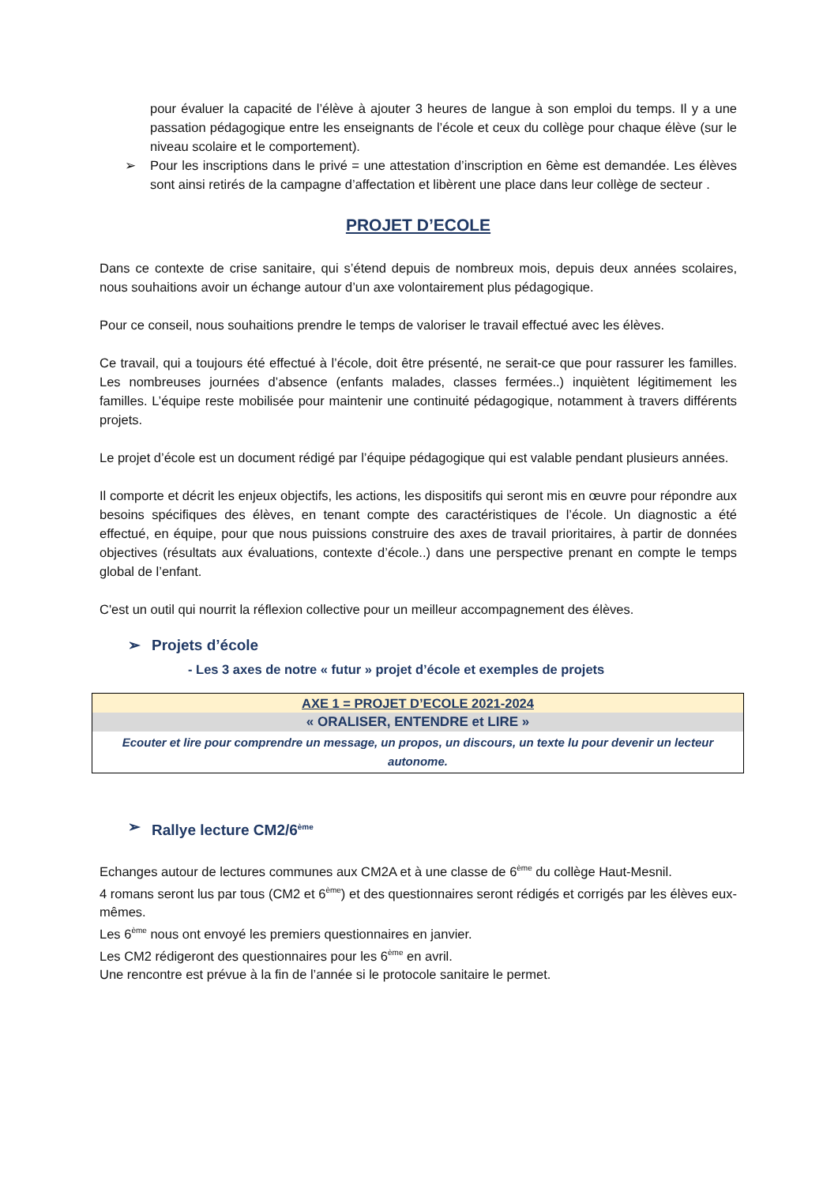pour évaluer la capacité de l’élève à ajouter 3 heures de langue à son emploi du temps. Il y a une passation pédagogique entre les enseignants de l’école et ceux du collège pour chaque élève (sur le niveau scolaire et le comportement).
➢ Pour les inscriptions dans le privé = une attestation d’inscription en 6ème est demandée. Les élèves sont ainsi retirés de la campagne d’affectation et libèrent une place dans leur collège de secteur .
PROJET D’ECOLE
Dans ce contexte de crise sanitaire, qui s’étend depuis de nombreux mois, depuis deux années scolaires, nous souhaitions avoir un échange autour d’un axe volontairement plus pédagogique.
Pour ce conseil, nous souhaitions prendre le temps de valoriser le travail effectué avec les élèves.
Ce travail, qui a toujours été effectué à l’école, doit être présenté, ne serait-ce que pour rassurer les familles. Les nombreuses journées d’absence (enfants malades, classes fermées..) inquiètent légitimement les familles. L’équipe reste mobilisée pour maintenir une continuité pédagogique, notamment à travers différents projets.
Le projet d’école est un document rédigé par l’équipe pédagogique qui est valable pendant plusieurs années.
Il comporte et décrit les enjeux objectifs, les actions, les dispositifs qui seront mis en œuvre pour répondre aux besoins spécifiques des élèves, en tenant compte des caractéristiques de l’école. Un diagnostic a été effectué, en équipe, pour que nous puissions construire des axes de travail prioritaires, à partir de données objectives (résultats aux évaluations, contexte d’école..) dans une perspective prenant en compte le temps global de l’enfant.
C'est un outil qui nourrit la réflexion collective pour un meilleur accompagnement des élèves.
➢ Projets d’école
- Les 3 axes de notre « futur » projet d’école et exemples de projets
| AXE 1 = PROJET D’ECOLE 2021-2024 |
| « ORALISER, ENTENDRE et LIRE » |
| Ecouter et lire pour comprendre un message, un propos, un discours, un texte lu pour devenir un lecteur autonome. |
➢ Rallye lecture CM2/6<sup>ème</sup>
Echanges autour de lectures communes aux CM2A et à une classe de 6<sup>ème</sup> du collège Haut-Mesnil.
4 romans seront lus par tous (CM2 et 6<sup>ème</sup>) et des questionnaires seront rédigés et corrigés par les élèves eux-mêmes.
Les 6<sup>ème</sup> nous ont envoyé les premiers questionnaires en janvier.
Les CM2 rédigeront des questionnaires pour les 6<sup>ème</sup> en avril.
Une rencontre est prévue à la fin de l’année si le protocole sanitaire le permet.